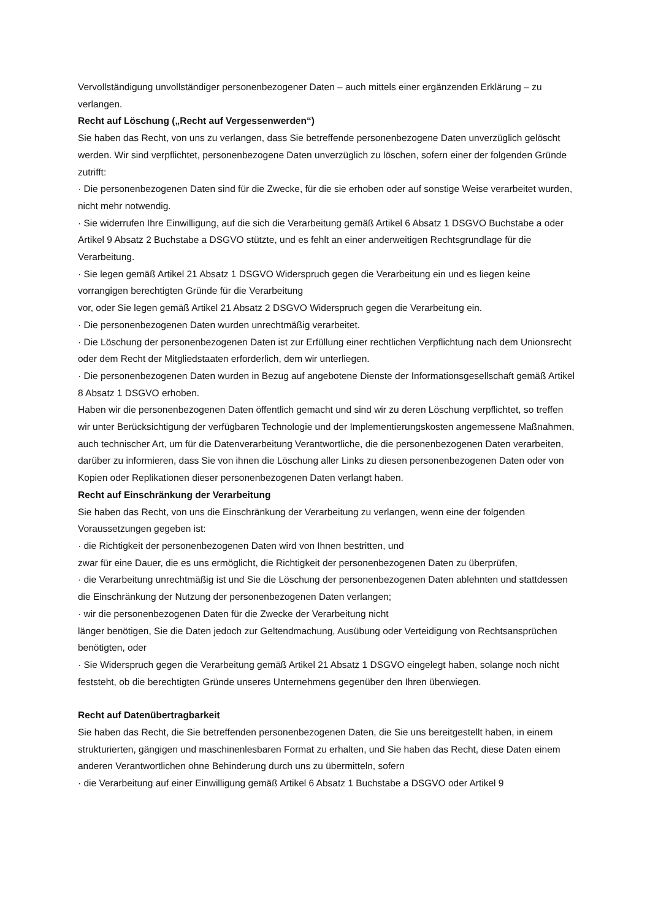Vervollständigung unvollständiger personenbezogener Daten – auch mittels einer ergänzenden Erklärung – zu verlangen.
Recht auf Löschung („Recht auf Vergessenwerden“)
Sie haben das Recht, von uns zu verlangen, dass Sie betreffende personenbezogene Daten unverzüglich gelöscht werden. Wir sind verpflichtet, personenbezogene Daten unverzüglich zu löschen, sofern einer der folgenden Gründe zutrifft:
· Die personenbezogenen Daten sind für die Zwecke, für die sie erhoben oder auf sonstige Weise verarbeitet wurden, nicht mehr notwendig.
· Sie widerrufen Ihre Einwilligung, auf die sich die Verarbeitung gemäß Artikel 6 Absatz 1 DSGVO Buchstabe a oder Artikel 9 Absatz 2 Buchstabe a DSGVO stützte, und es fehlt an einer anderweitigen Rechtsgrundlage für die Verarbeitung.
· Sie legen gemäß Artikel 21 Absatz 1 DSGVO Widerspruch gegen die Verarbeitung ein und es liegen keine vorrangigen berechtigten Gründe für die Verarbeitung
vor, oder Sie legen gemäß Artikel 21 Absatz 2 DSGVO Widerspruch gegen die Verarbeitung ein.
· Die personenbezogenen Daten wurden unrechtmäßig verarbeitet.
· Die Löschung der personenbezogenen Daten ist zur Erfüllung einer rechtlichen Verpflichtung nach dem Unionsrecht oder dem Recht der Mitgliedstaaten erforderlich, dem wir unterliegen.
· Die personenbezogenen Daten wurden in Bezug auf angebotene Dienste der Informationsgesellschaft gemäß Artikel 8 Absatz 1 DSGVO erhoben.
Haben wir die personenbezogenen Daten öffentlich gemacht und sind wir zu deren Löschung verpflichtet, so treffen wir unter Berücksichtigung der verfügbaren Technologie und der Implementierungskosten angemessene Maßnahmen, auch technischer Art, um für die Datenverarbeitung Verantwortliche, die die personenbezogenen Daten verarbeiten, darüber zu informieren, dass Sie von ihnen die Löschung aller Links zu diesen personenbezogenen Daten oder von Kopien oder Replikationen dieser personenbezogenen Daten verlangt haben.
Recht auf Einschränkung der Verarbeitung
Sie haben das Recht, von uns die Einschränkung der Verarbeitung zu verlangen, wenn eine der folgenden Voraussetzungen gegeben ist:
· die Richtigkeit der personenbezogenen Daten wird von Ihnen bestritten, und
zwar für eine Dauer, die es uns ermöglicht, die Richtigkeit der personenbezogenen Daten zu überprüfen,
· die Verarbeitung unrechtmäßig ist und Sie die Löschung der personenbezogenen Daten ablehnten und stattdessen die Einschränkung der Nutzung der personenbezogenen Daten verlangen;
· wir die personenbezogenen Daten für die Zwecke der Verarbeitung nicht
länger benötigen, Sie die Daten jedoch zur Geltendmachung, Ausübung oder Verteidigung von Rechtsansprüchen benötigten, oder
· Sie Widerspruch gegen die Verarbeitung gemäß Artikel 21 Absatz 1 DSGVO eingelegt haben, solange noch nicht feststeht, ob die berechtigten Gründe unseres Unternehmens gegenüber den Ihren überwiegen.
Recht auf Datenübertragbarkeit
Sie haben das Recht, die Sie betreffenden personenbezogenen Daten, die Sie uns bereitgestellt haben, in einem strukturierten, gängigen und maschinenlesbaren Format zu erhalten, und Sie haben das Recht, diese Daten einem anderen Verantwortlichen ohne Behinderung durch uns zu übermitteln, sofern
· die Verarbeitung auf einer Einwilligung gemäß Artikel 6 Absatz 1 Buchstabe a DSGVO oder Artikel 9